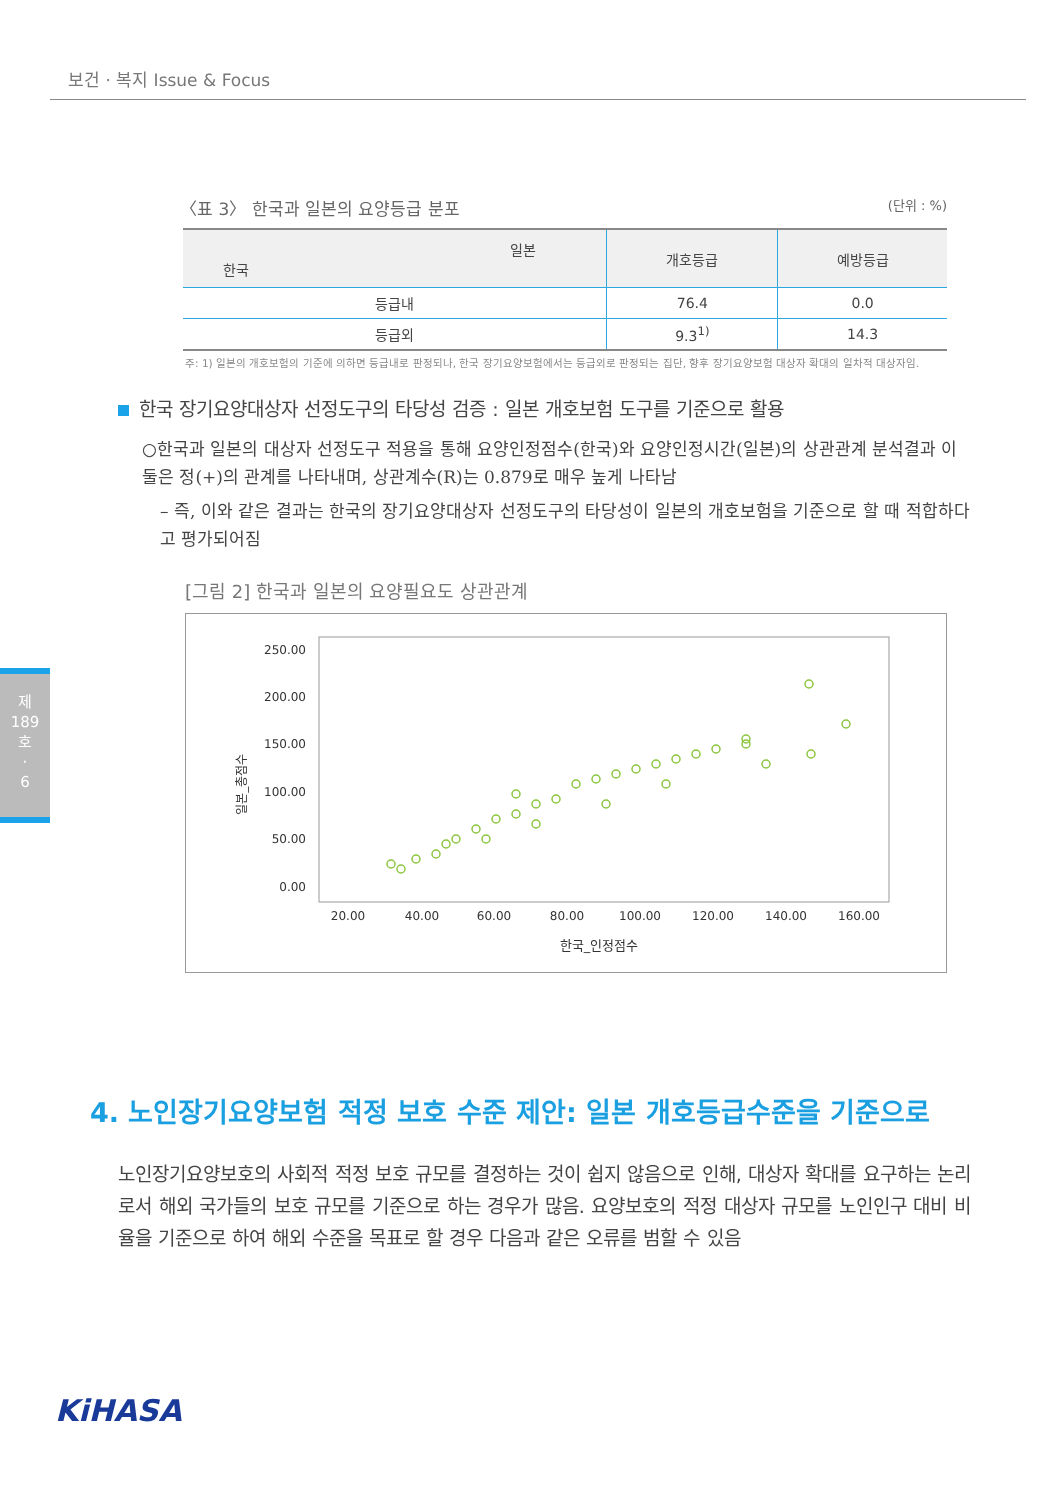보건 · 복지 Issue & Focus
제
189
호
·
6
〈표 3〉 한국과 일본의 요양등급 분포 (단위 : %)
| 일본 한국 | 개호등급 | 예방등급 |
| --- | --- | --- |
| 등급내 | 76.4 | 0.0 |
| 등급외 | 9.3<sup>1)</sup> | 14.3 |
주: 1) 일본의 개호보험의 기준에 의하면 등급내로 판정되나, 한국 장기요양보험에서는 등급외로 판정되는 집단, 향후 장기요양보험 대상자 확대의 일차적 대상자임.
한국 장기요양대상자 선정도구의 타당성 검증 : 일본 개호보험 도구를 기준으로 활용
○한국과 일본의 대상자 선정도구 적용을 통해 요양인정점수(한국)와 요양인정시간(일본)의 상관관계 분석결과 이 둘은 정(+)의 관계를 나타내며, 상관계수(R)는 0.879로 매우 높게 나타남
– 즉, 이와 같은 결과는 한국의 장기요양대상자 선정도구의 타당성이 일본의 개호보험을 기준으로 할 때 적합하다고 평가되어짐
[그림 2] 한국과 일본의 요양필요도 상관관계
일본_총점수
250.00
200.00
150.00
100.00
50.00
0.00
20.00
40.00
60.00
80.00
100.00
120.00
140.00
160.00
한국_인정점수
4. 노인장기요양보험 적정 보호 수준 제안: 일본 개호등급수준을 기준으로
노인장기요양보호의 사회적 적정 보호 규모를 결정하는 것이 쉽지 않음으로 인해, 대상자 확대를 요구하는 논리로서 해외 국가들의 보호 규모를 기준으로 하는 경우가 많음. 요양보호의 적정 대상자 규모를 노인인구 대비 비율을 기준으로 하여 해외 수준을 목표로 할 경우 다음과 같은 오류를 범할 수 있음
KiHASA